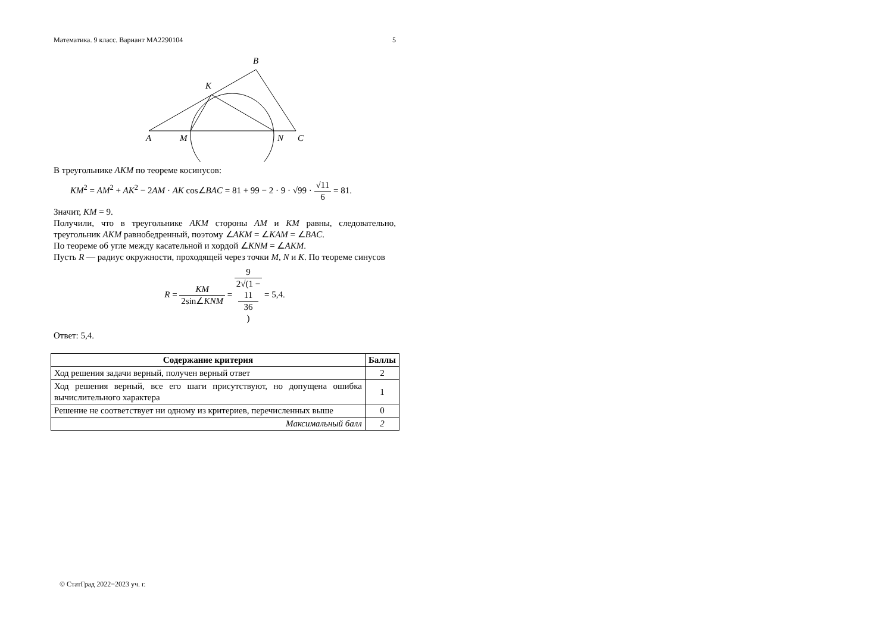Математика. 9 класс. Вариант МА2290104 5
B
K
A
M
N
C
В треугольнике AKM по теореме косинусов:
KM<sup>2</sup> = AM<sup>2</sup> + AK<sup>2</sup> − 2AM · AK cos∠BAC = 81 + 99 − 2 · 9 · √99 · √11 6 = 81.
Значит, KM = 9.
Получили, что в треугольнике AKM стороны AM и KM равны, следовательно, треугольник AKM равнобедренный, поэтому ∠AKM = ∠KAM = ∠BAC.
По теореме об угле между касательной и хордой ∠KNM = ∠AKM.
Пусть R — радиус окружности, проходящей через точки M, N и K. По теореме синусов
R = KM 2sin∠KNM = 9 2√(1 −
11
36) = 5,4.
Ответ: 5,4.
| Содержание критерия | Баллы |
| --- | --- |
| Ход решения задачи верный, получен верный ответ | 2 |
| Ход решения верный, все его шаги присутствуют, но допущена ошибка вычислительного характера | 1 |
| Решение не соответствует ни одному из критериев, перечисленных выше | 0 |
| Максимальный балл | 2 |
© СтатГрад 2022−2023 уч. г.